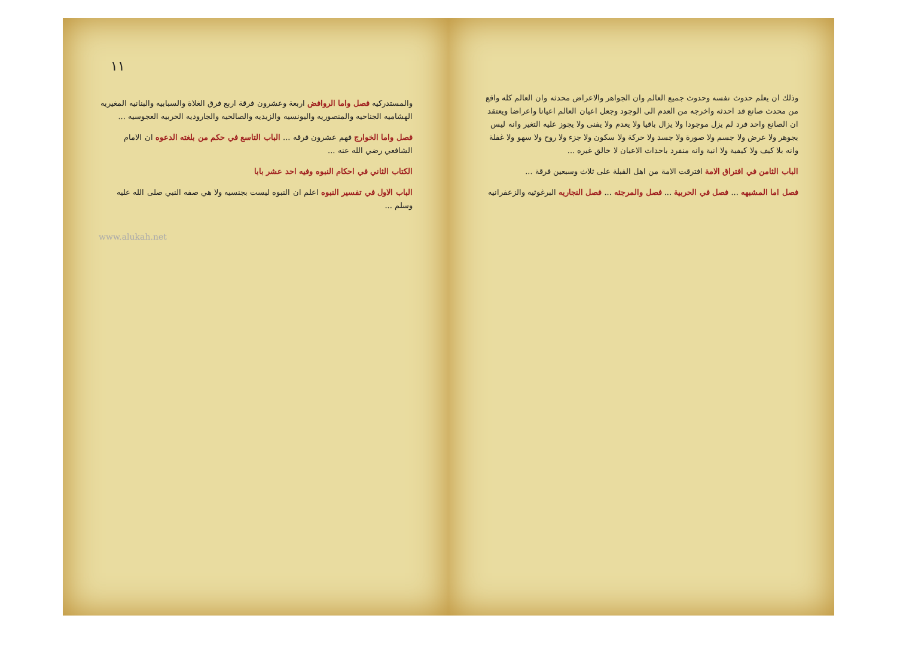وذلك ان يعلم حدوث نفسه وحدوث جميع العالم وان الجواهر والاعراض محدثه وان العالم كله واقع من محدث صانع قد احدثه واخرجه من العدم الى الوجود وجعل اعيان العالم اعيانا واعراضا ويعتقد ان الصانع واحد فرد لم يزل موجودا ولا يزال باقيا ولا يعدم ولا يفنى ولا يجوز عليه التغير وانه ليس بجوهر ولا عرض ولا جسم ولا صورة ولا جسد ولا حركة ولا سكون ولا جزء ولا روح ولا سهو ولا غفلة وانه بلا كيف ولا كيفية ولا انية وانه منفرد باحداث الاعيان لا خالق غيره ...
الباب الثامن في افتراق الامة افترقت الامة من اهل القبلة على ثلاث وسبعين فرقة ...
فصل اما المشبهه ... فصل في الحربية ... فصل والمرجئه ... فصل النجاريه البرغوثيه والزعفرانيه
١١
والمستدركيه فصل واما الروافض اربعة وعشرون فرقة اربع فرق الغلاة والسبابيه والبنانيه المغيريه الهشاميه الجناحيه والمنصوريه واليونسيه والزيديه والصالحيه والجاروديه الحربيه العجوسيه ...
فصل واما الخوارج فهم عشرون فرقه ... الباب التاسع في حكم من بلغته الدعوه ان الامام الشافعي رضي الله عنه ...
الكتاب الثاني في احكام النبوه وفيه احد عشر بابا
الباب الاول في تفسير النبوه اعلم ان النبوه ليست بجنسيه ولا هي صفه النبي صلى الله عليه وسلم ...
www.alukah.net